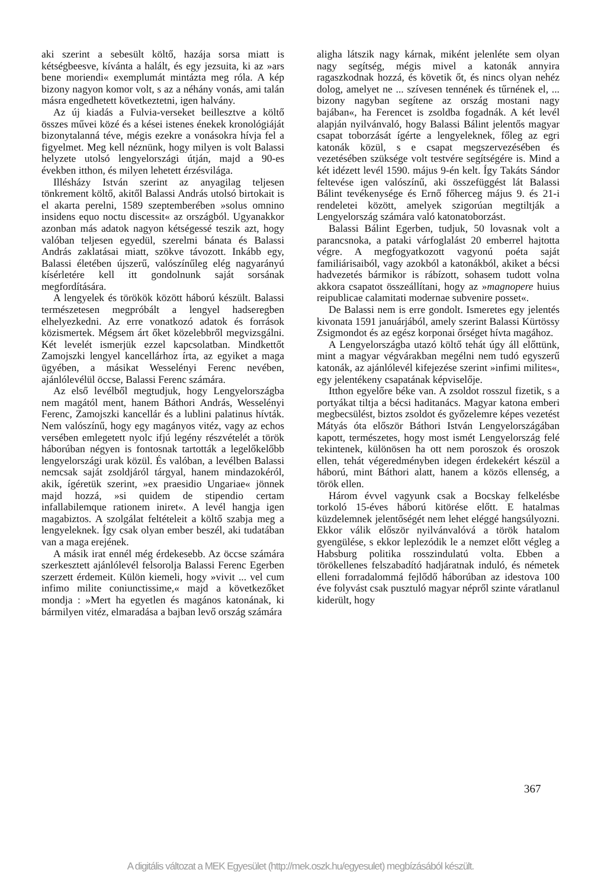aki szerint a sebesült költő, hazája sorsa miatt is kétségbeesve, kívánta a halált, és egy jezsuita, ki az »ars bene moriendi« exemplumát mintázta meg róla. A kép bizony nagyon komor volt, s az a néhány vonás, ami talán másra engedhetett következtetni, igen halvány.
Az új kiadás a Fulvia-verseket beillesztve a költő összes művei közé és a kései istenes énekek kronológiáját bizonytalanná téve, mégis ezekre a vonásokra hívja fel a figyelmet. Meg kell néznünk, hogy milyen is volt Balassi helyzete utolsó lengyelországi útján, majd a 90-es években itthon, és milyen lehetett érzésvilága.
Illésházy István szerint az anyagilag teljesen tönkrement költő, akitől Balassi András utolsó birtokait is el akarta perelni, 1589 szeptemberében »solus omnino insidens equo noctu discessit« az országból. Ugyanakkor azonban más adatok nagyon kétségessé teszik azt, hogy valóban teljesen egyedül, szerelmi bánata és Balassi András zaklatásai miatt, szökve távozott. Inkább egy, Balassi életében újszerű, valószínűleg elég nagyarányú kísérletére kell itt gondolnunk saját sorsának megfordítására.
A lengyelek és törökök között háború készült. Balassi természetesen megpróbált a lengyel hadseregben elhelyezkedni. Az erre vonatkozó adatok és források közismertek. Mégsem árt őket közelebbről megvizsgálni. Két levelét ismerjük ezzel kapcsolatban. Mindkettőt Zamojszki lengyel kancellárhoz írta, az egyiket a maga ügyében, a másikat Wesselényi Ferenc nevében, ajánlólevélül öccse, Balassi Ferenc számára.
Az első levélből megtudjuk, hogy Lengyelországba nem magától ment, hanem Báthori András, Wesselényi Ferenc, Zamojszki kancellár és a lublini palatinus hívták. Nem valószínű, hogy egy magányos vitéz, vagy az echos versében emlegetett nyolc ifjú legény részvételét a török háborúban négyen is fontosnak tartották a legelőkelőbb lengyelországi urak közül. És valóban, a levélben Balassi nemcsak saját zsoldjáról tárgyal, hanem mindazokéról, akik, ígéretük szerint, »ex praesidio Ungariae« jönnek majd hozzá, »si quidem de stipendio certam infallabilemque rationem iniret«. A levél hangja igen magabiztos. A szolgálat feltételeit a költő szabja meg a lengyeleknek. Így csak olyan ember beszél, aki tudatában van a maga erejének.
A másik irat ennél még érdekesebb. Az öccse számára szerkesztett ajánlólevél felsorolja Balassi Ferenc Egerben szerzett érdemeit. Külön kiemeli, hogy »vivit ... vel cum infimo milite coniunctissime,« majd a következőket mondja : »Mert ha egyetlen és magános katonának, ki bármilyen vitéz, elmaradása a bajban levő ország számára
aligha látszik nagy kárnak, miként jelenléte sem olyan nagy segítség, mégis mivel a katonák annyira ragaszkodnak hozzá, és követik őt, és nincs olyan nehéz dolog, amelyet ne ... szívesen tennének és tűrnének el, ... bizony nagyban segítene az ország mostani nagy bajában«, ha Ferencet is zsoldba fogadnák. A két levél alapján nyilvánvaló, hogy Balassi Bálint jelentős magyar csapat toborzását ígérte a lengyeleknek, főleg az egri katonák közül, s e csapat megszervezésében és vezetésében szüksége volt testvére segítségére is. Mind a két idézett levél 1590. május 9-én kelt. Így Takáts Sándor feltevése igen valószínű, aki összefüggést lát Balassi Bálint tevékenysége és Ernő főherceg május 9. és 21-i rendeletei között, amelyek szigorúan megtiltják a Lengyelország számára való katonatoborzást.
Balassi Bálint Egerben, tudjuk, 50 lovasnak volt a parancsnoka, a pataki várfoglalást 20 emberrel hajtotta végre. A megfogyatkozott vagyonú poéta saját familiárisaiból, vagy azokból a katonákból, akiket a bécsi hadvezetés bármikor is rábízott, sohasem tudott volna akkora csapatot összeállítani, hogy az »magnopere huius reipublicae calamitati modernae subvenire posset«.
De Balassi nem is erre gondolt. Ismeretes egy jelentés kivonata 1591 januárjából, amely szerint Balassi Kürtössy Zsigmondot és az egész korponai őrséget hívta magához.
A Lengyelországba utazó költő tehát úgy áll előttünk, mint a magyar végvárakban megélni nem tudó egyszerű katonák, az ajánlólevél kifejezése szerint »infimi milites«, egy jelentékeny csapatának képviselője.
Itthon egyelőre béke van. A zsoldot rosszul fizetik, s a portyákat tiltja a bécsi haditanács. Magyar katona emberi megbecsülést, biztos zsoldot és győzelemre képes vezetést Mátyás óta először Báthori István Lengyelországában kapott, természetes, hogy most ismét Lengyelország felé tekintenek, különösen ha ott nem poroszok és oroszok ellen, tehát végeredményben idegen érdekekért készül a háború, mint Báthori alatt, hanem a közös ellenség, a török ellen.
Három évvel vagyunk csak a Bocskay felkelésbe torkoló 15-éves háború kitörése előtt. E hatalmas küzdelemnek jelentőségét nem lehet eléggé hangsúlyozni. Ekkor válik először nyilvánvalóvá a török hatalom gyengülése, s ekkor leplezódik le a nemzet előtt végleg a Habsburg politika rosszindulatú volta. Ebben a törökellenes felszabadító hadjáratnak induló, és németek elleni forradalommá fejlődő háborúban az idestova 100 éve folyvást csak pusztuló magyar népről szinte váratlanul kiderült, hogy
367
A digitális változat a MEK Egyesület (http://mek.oszk.hu/egyesulet) megbízásából készült.